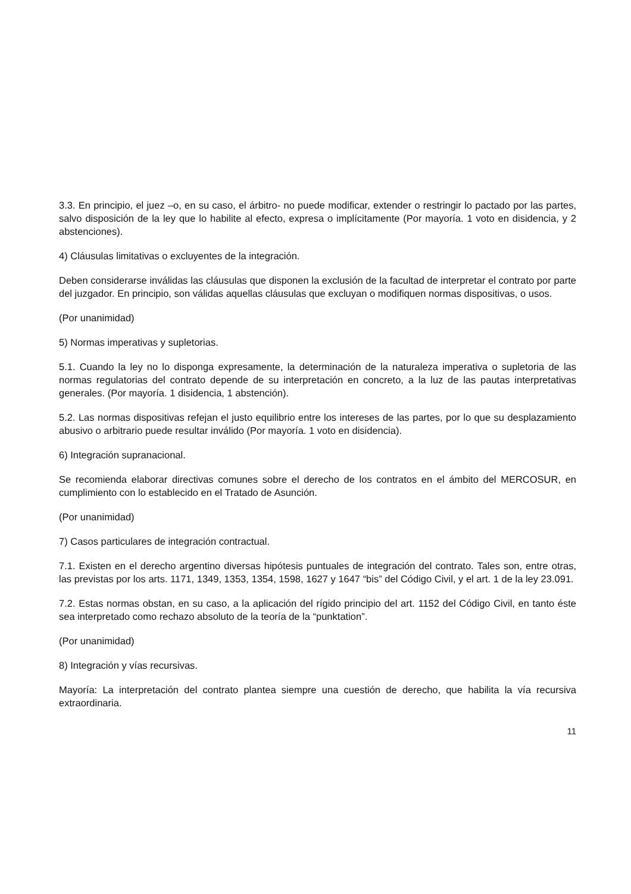3.3. En principio, el juez –o, en su caso, el árbitro- no puede modificar, extender o restringir lo pactado por las partes, salvo disposición de la ley que lo habilite al efecto, expresa o implícitamente (Por mayoría. 1 voto en disidencia, y 2 abstenciones).
4) Cláusulas limitativas o excluyentes de la integración.
Deben considerarse inválidas las cláusulas que disponen la exclusión de la facultad de interpretar el contrato por parte del juzgador. En principio, son válidas aquellas cláusulas que excluyan o modifiquen normas dispositivas, o usos.
(Por unanimidad)
5) Normas imperativas y supletorias.
5.1. Cuando la ley no lo disponga expresamente, la determinación de la naturaleza imperativa o supletoria de las normas regulatorias del contrato depende de su interpretación en concreto, a la luz de las pautas interpretativas generales. (Por mayoría. 1 disidencia, 1 abstención).
5.2. Las normas dispositivas refejan el justo equilibrio entre los intereses de las partes, por lo que su desplazamiento abusivo o arbitrario puede resultar inválido (Por mayoría. 1 voto en disidencia).
6) Integración supranacional.
Se recomienda elaborar directivas comunes sobre el derecho de los contratos en el ámbito del MERCOSUR, en cumplimiento con lo establecido en el Tratado de Asunción.
(Por unanimidad)
7) Casos particulares de integración contractual.
7.1. Existen en el derecho argentino diversas hipótesis puntuales de integración del contrato. Tales son, entre otras, las previstas por los arts. 1171, 1349, 1353, 1354, 1598, 1627 y 1647 “bis” del Código Civil, y el art. 1 de la ley 23.091.
7.2. Estas normas obstan, en su caso, a la aplicación del rígido principio del art. 1152 del Código Civil, en tanto éste sea interpretado como rechazo absoluto de la teoría de la “punktation”.
(Por unanimidad)
8) Integración y vías recursivas.
Mayoría: La interpretación del contrato plantea siempre una cuestión de derecho, que habilita la vía recursiva extraordinaria.
11